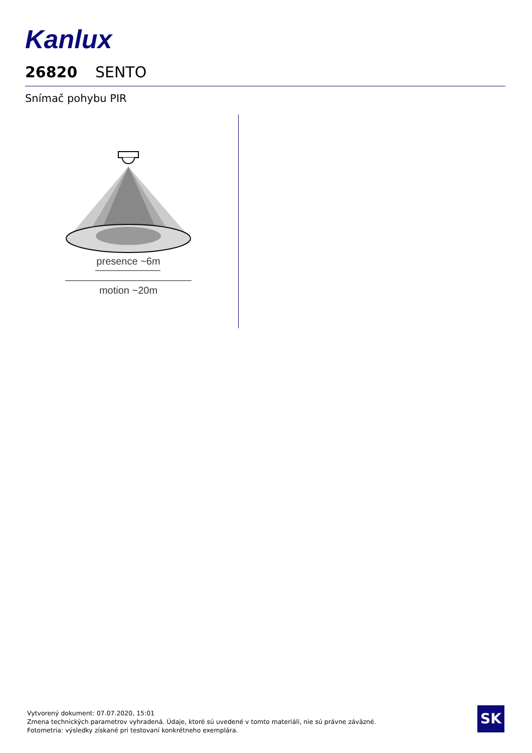Kanlux
26820 SENTO
Snímač pohybu PIR
presence ~6m
motion ~20m
Vytvorený dokument: 07.07.2020, 15:01
Zmena technických parametrov vyhradená. Údaje, ktoré sú uvedené v tomto materiáli, nie sú právne záväzné.
Fotometria: výsledky získané pri testovaní konkrétneho exemplára.
SK